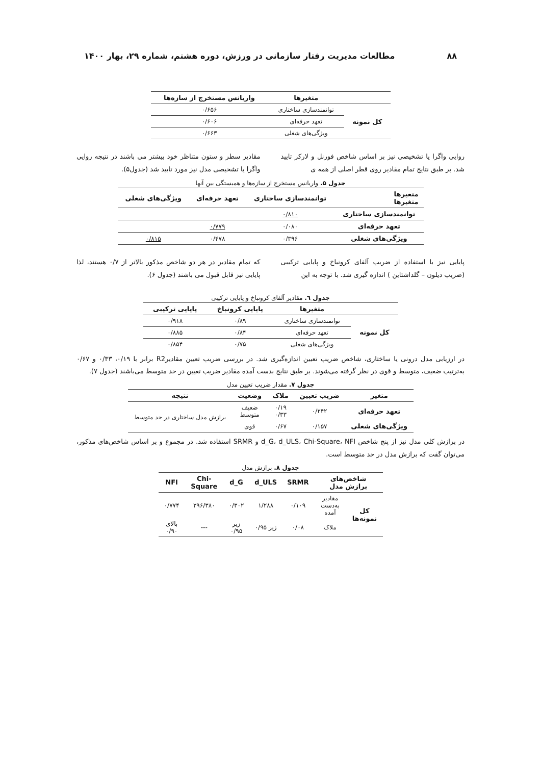۸۸ مطالعات مدیریت رفتار سازمانی در ورزش، دوره هشتم، شماره ۲۹، بهار ۱۴۰۰
| | متغیرها | واریانس مستخرج از سازه‌ها |
| --- | --- | --- |
| کل نمونه | توانمندسازی ساختاری | ۰/۶۵۶ |
| | تعهد حرفه‌ای | ۰/۶۰۶ |
| | ویژگی‌های شغلی | ۰/۶۶۳ |
روایی واگرا یا تشخیصی نیز بر اساس شاخص فورنل و لارکر تایید شد. بر طبق نتایج تمام مقادیر روی قطر اصلی از همه ی
مقادیر سطر و ستون متناظر خود بیشتر می باشند در نتیجه روایی واگرا یا تشخیصی مدل نیز مورد تایید شد (جدول۵).
جدول ۵. واریانس مستخرج از سازه‌ها و همبستگی بین آنها
| متغیرها متغیرها | توانمندسازی ساختاری | تعهد حرفه‌ای | ویژگی‌های شغلی |
| --- | --- | --- | --- |
| توانمندسازی ساختاری | ۰/۸۱۰ | | |
| تعهد حرفه‌ای | ۰/۰۸۰ | ۰/۷۷۹ | |
| ویژگی‌های شغلی | ۰/۳۹۶ | ۰/۴۷۸ | ۰/۸۱۵ |
پایایی نیز با استفاده از ضریب آلفای کرونباخ و پایایی ترکیبی (ضریب دیلون – گلداشتاین ) اندازه گیری شد. با توجه به این
که تمام مقادیر در هر دو شاخص مذکور بالاتر از ۰/۷ هستند، لذا پایایی نیز قابل قبول می باشند (جدول ۶).
جدول ٦. مقادیر آلفای کرونباخ و پایایی ترکیبی
| | متغیرها | پایایی کرونباخ | پایایی ترکیبی |
| --- | --- | --- | --- |
| کل نمونه | توانمندسازی ساختاری | ۰/۸۹ | ۰/۹۱۸ |
| | تعهد حرفه‌ای | ۰/۸۴ | ۰/۸۸۵ |
| | ویژگی‌های شغلی | ۰/۷۵ | ۰/۸۵۴ |
در ارزیابی مدل درونی یا ساختاری، شاخص ضریب تعیین اندازه‌گیری شد. در بررسی ضریب تعیین مقادیرR2 برابر با ۰/۱۹، ۰/۳۳ و ۰/۶۷ به‌ترتیب ضعیف، متوسط و قوی در نظر گرفته می‌شوند. بر طبق نتایج بدست آمده مقادیر ضریب تعیین در حد متوسط می‌باشند (جدول ۷).
جدول ۷. مقدار ضریب تعیین مدل
| متغیر | ضریب تعیین | ملاک | وضعیت | نتیجه |
| --- | --- | --- | --- | --- |
| تعهد حرفه‌ای | ۰/۲۴۲ | ۰/۱۹ ۰/۳۳ | ضعیف متوسط | برازش مدل ساختاری در حد متوسط |
| ویژگی‌های شغلی | ۰/۱۵۷ | ۰/۶۷ | قوی | |
در برازش کلی مدل نیز از پنج شاخص d_G، d_ULS، Chi-Square، NFI و SRMR استفاده شد. در مجموع و بر اساس شاخص‌های مذکور، می‌توان گفت که برازش مدل در حد متوسط است.
جدول ۸. برازش مدل
| شاخص‌های برازش مدل | | SRMR | d_ULS | d_G | Chi-Square | NFI |
| --- | --- | --- | --- | --- | --- | --- |
| کل نمونه‌ها | مقادیر به‌دست آمده | ۰/۱۰۹ | ۱/۲۸۸ | ۰/۳۰۲ | ۲۹۶/۳۸۰ | ۰/۷۷۴ |
| | ملاک | ۰/۰۸ | زیر ۰/۹۵ | زیر ۰/۹۵ | --- | بالای ۰/۹۰ |